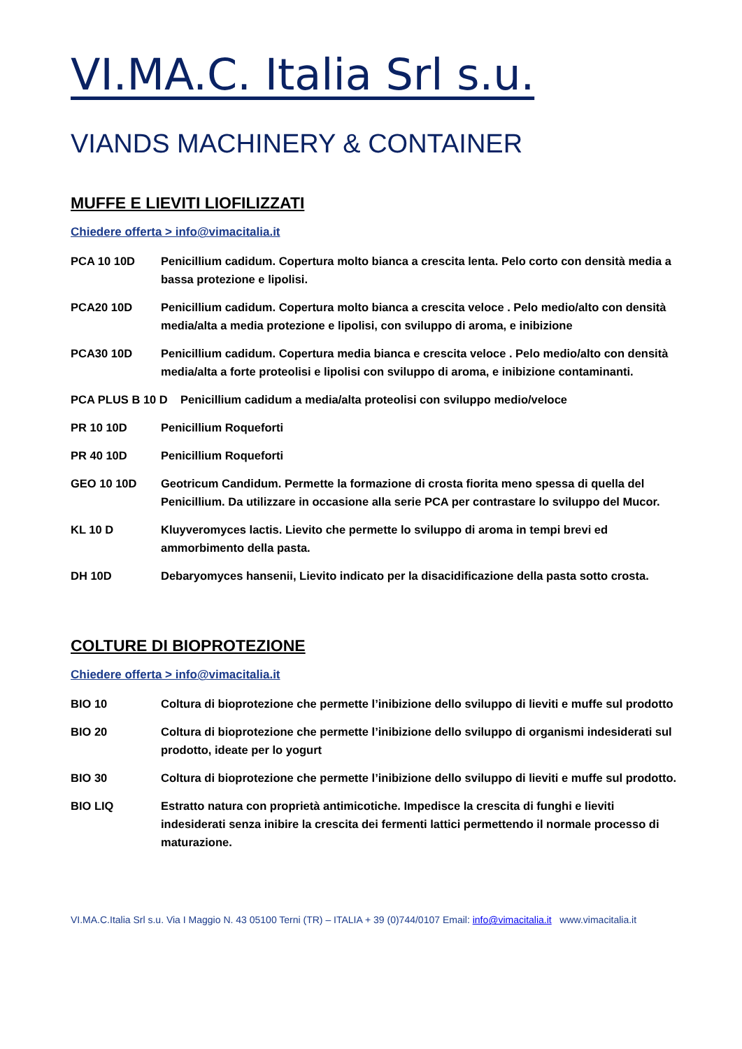VI.MA.C. Italia Srl s.u.
VIANDS MACHINERY & CONTAINER
MUFFE E LIEVITI LIOFILIZZATI
Chiedere offerta > info@vimacitalia.it
PCA 10 10D Penicillium cadidum. Copertura molto bianca a crescita lenta. Pelo corto con densità media a bassa protezione e lipolisi.
PCA20 10D Penicillium cadidum. Copertura molto bianca a crescita veloce . Pelo medio/alto con densità media/alta a media protezione e lipolisi, con sviluppo di aroma, e inibizione
PCA30 10D Penicillium cadidum. Copertura media bianca e crescita veloce . Pelo medio/alto con densità media/alta a forte proteolisi e lipolisi con sviluppo di aroma, e inibizione contaminanti.
PCA PLUS B 10 D Penicillium cadidum a media/alta proteolisi con sviluppo medio/veloce
PR 10 10D Penicillium Roqueforti
PR 40 10D Penicillium Roqueforti
GEO 10 10D Geotricum Candidum. Permette la formazione di crosta fiorita meno spessa di quella del Penicillium. Da utilizzare in occasione alla serie PCA per contrastare lo sviluppo del Mucor.
KL 10 D Kluyveromyces lactis. Lievito che permette lo sviluppo di aroma in tempi brevi ed ammorbimento della pasta.
DH 10D Debaryomyces hansenii, Lievito indicato per la disacidificazione della pasta sotto crosta.
COLTURE DI BIOPROTEZIONE
Chiedere offerta > info@vimacitalia.it
BIO 10 Coltura di bioprotezione che permette l’inibizione dello sviluppo di lieviti e muffe sul prodotto
BIO 20 Coltura di bioprotezione che permette l’inibizione dello sviluppo di organismi indesiderati sul prodotto, ideate per lo yogurt
BIO 30 Coltura di bioprotezione che permette l’inibizione dello sviluppo di lieviti e muffe sul prodotto.
BIO LIQ Estratto natura con proprietà antimicotiche. Impedisce la crescita di funghi e lieviti indesiderati senza inibire la crescita dei fermenti lattici permettendo il normale processo di maturazione.
VI.MA.C.Italia Srl s.u. Via I Maggio N. 43 05100 Terni (TR) – ITALIA + 39 (0)744/0107 Email: info@vimacitalia.it www.vimacitalia.it